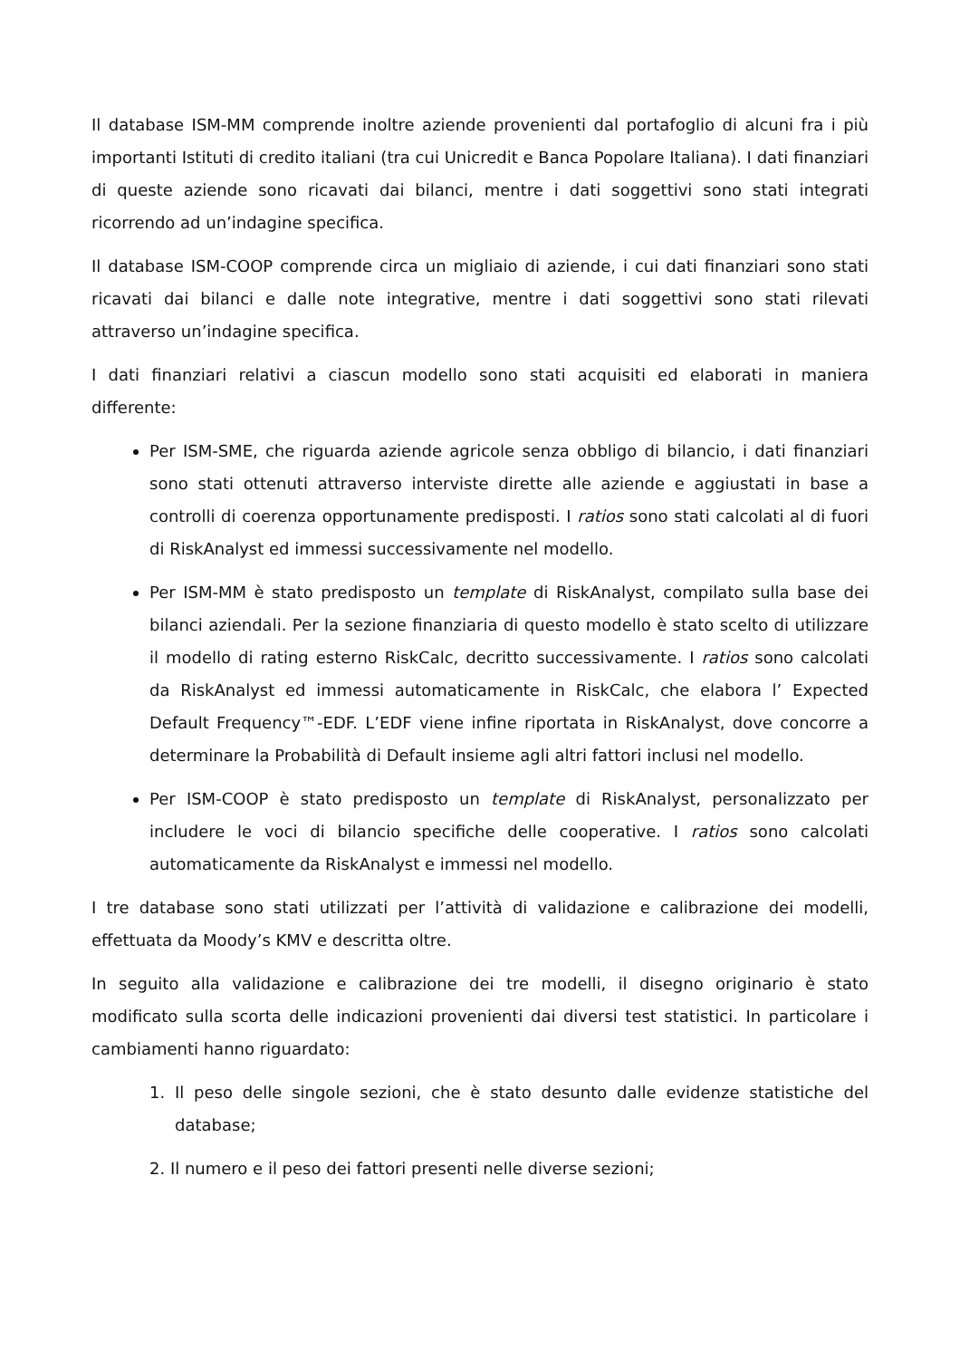Il database ISM-MM comprende inoltre aziende provenienti dal portafoglio di alcuni fra i più importanti Istituti di credito italiani (tra cui Unicredit e Banca Popolare Italiana). I dati finanziari di queste aziende sono ricavati dai bilanci, mentre i dati soggettivi sono stati integrati ricorrendo ad un’indagine specifica.
Il database ISM-COOP comprende circa un migliaio di aziende, i cui dati finanziari sono stati ricavati dai bilanci e dalle note integrative, mentre i dati soggettivi sono stati rilevati attraverso un’indagine specifica.
I dati finanziari relativi a ciascun modello sono stati acquisiti ed elaborati in maniera differente:
Per ISM-SME, che riguarda aziende agricole senza obbligo di bilancio, i dati finanziari sono stati ottenuti attraverso interviste dirette alle aziende e aggiustati in base a controlli di coerenza opportunamente predisposti. I ratios sono stati calcolati al di fuori di RiskAnalyst ed immessi successivamente nel modello.
Per ISM-MM è stato predisposto un template di RiskAnalyst, compilato sulla base dei bilanci aziendali. Per la sezione finanziaria di questo modello è stato scelto di utilizzare il modello di rating esterno RiskCalc, decritto successivamente. I ratios sono calcolati da RiskAnalyst ed immessi automaticamente in RiskCalc, che elabora l’ Expected Default Frequency™-EDF. L’EDF viene infine riportata in RiskAnalyst, dove concorre a determinare la Probabilità di Default insieme agli altri fattori inclusi nel modello.
Per ISM-COOP è stato predisposto un template di RiskAnalyst, personalizzato per includere le voci di bilancio specifiche delle cooperative. I ratios sono calcolati automaticamente da RiskAnalyst e immessi nel modello.
I tre database sono stati utilizzati per l’attività di validazione e calibrazione dei modelli, effettuata da Moody’s KMV e descritta oltre.
In seguito alla validazione e calibrazione dei tre modelli, il disegno originario è stato modificato sulla scorta delle indicazioni provenienti dai diversi test statistici. In particolare i cambiamenti hanno riguardato:
1. Il peso delle singole sezioni, che è stato desunto dalle evidenze statistiche del database;
2. Il numero e il peso dei fattori presenti nelle diverse sezioni;